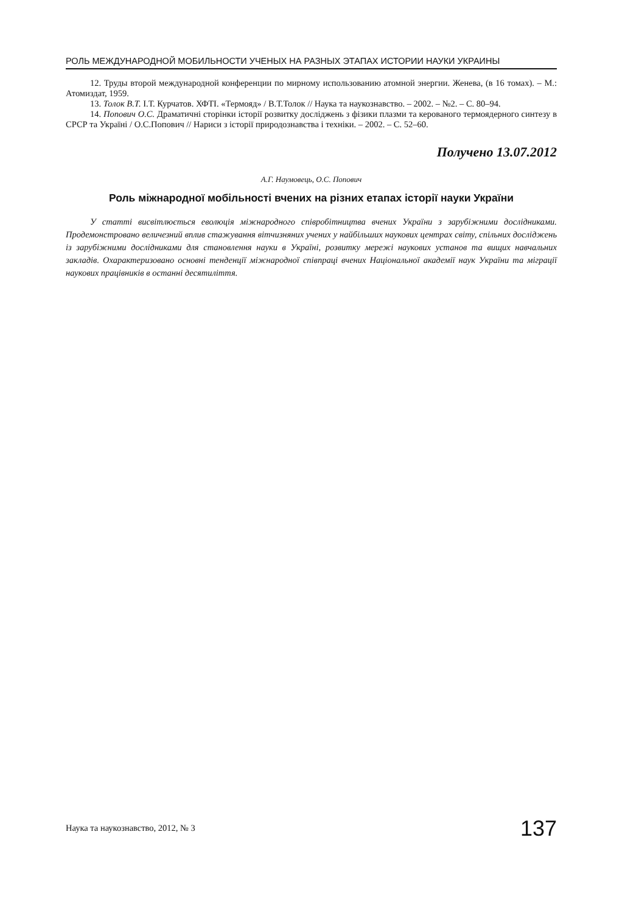РОЛЬ МЕЖДУНАРОДНОЙ МОБИЛЬНОСТИ УЧЕНЫХ НА РАЗНЫХ ЭТАПАХ ИСТОРИИ НАУКИ УКРАИНЫ
12. Труды второй международной конференции по мирному использованию атомной энергии. Женева, (в 16 томах). – М.: Атомиздат, 1959.
13. Толок В.Т. І.Т. Курчатов. ХФТІ. «Термояд» / В.Т.Толок // Наука та наукознавство. – 2002. – №2. – С. 80–94.
14. Попович О.С. Драматичні сторінки історії розвитку досліджень з фізики плазми та керованого термоядерного синтезу в СРСР та Україні / О.С.Попович // Нариси з історії природознавства і техніки. – 2002. – С. 52–60.
Получено 13.07.2012
А.Г. Наумовець, О.С. Попович
Роль міжнародної мобільності вчених на різних етапах історії науки України
У статті висвітлюється еволюція міжнародного співробітництва вчених України з зарубіжними дослідниками. Продемонстровано величезний вплив стажування вітчизняних учених у найбільших наукових центрах світу, спільних досліджень із зарубіжними дослідниками для становлення науки в Україні, розвитку мережі наукових установ та вищих навчальних закладів. Охарактеризовано основні тенденції міжнародної співпраці вчених Національної академії наук України та міграції наукових працівників в останні десятиліття.
Наука та наукознавство, 2012, № 3 137